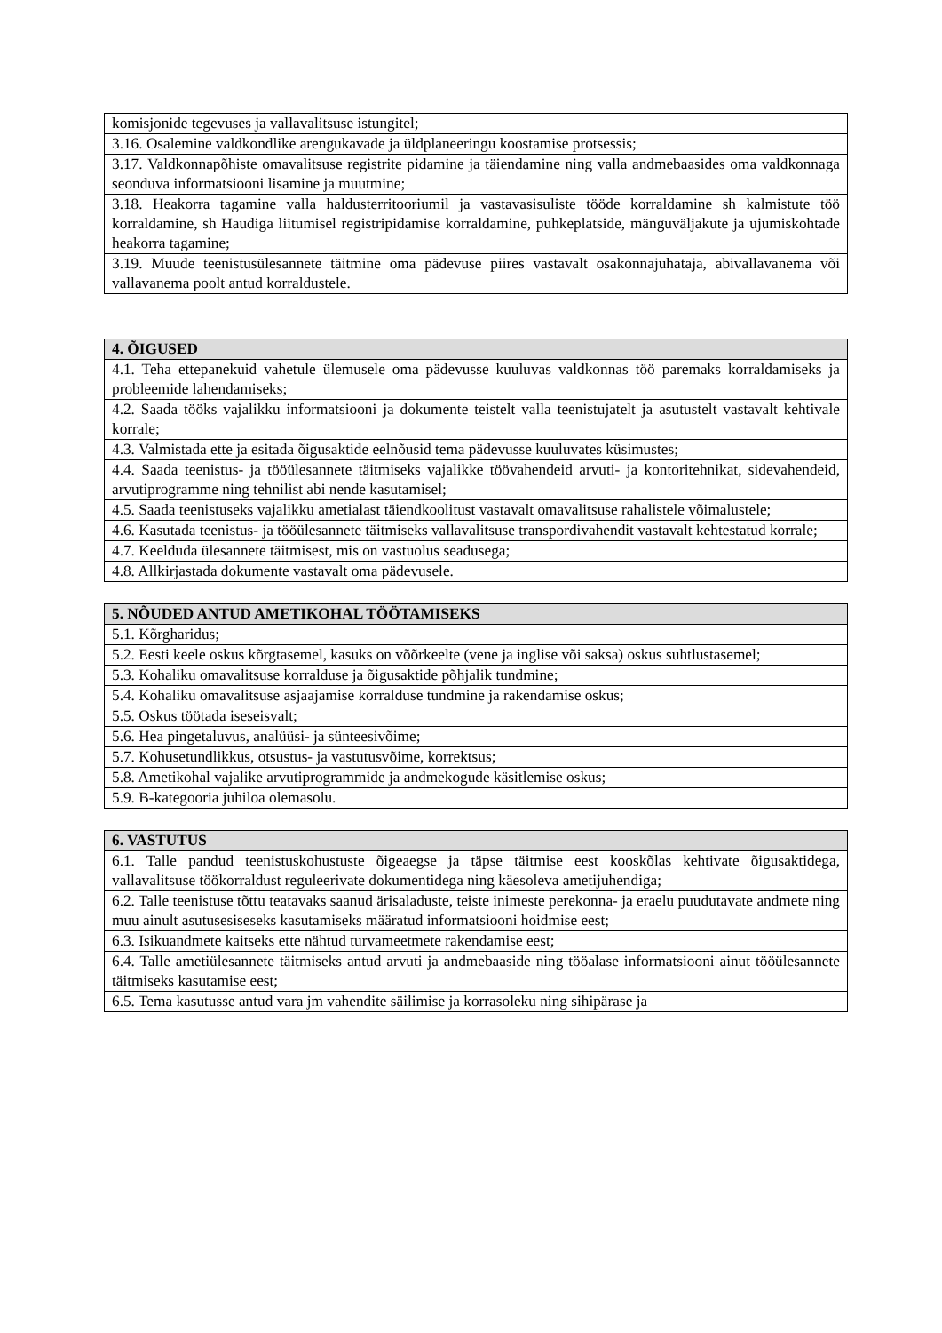| komisjonide tegevuses ja vallavalitsuse istungitel; |
| 3.16. Osalemine valdkondlike arengukavade ja üldplaneeringu koostamise protsessis; |
| 3.17. Valdkonnapõhiste omavalitsuse registrite pidamine ja täiendamine ning valla andmebaasides oma valdkonnaga seonduva informatsiooni lisamine ja muutmine; |
| 3.18. Heakorra tagamine valla haldusterritooriumil ja vastavasisuliste tööde korraldamine sh kalmistute töö korraldamine, sh Haudiga liitumisel registripidamise korraldamine, puhkeplatside, mänguväljakute ja ujumiskohtade heakorra tagamine; |
| 3.19. Muude teenistusülesannete täitmine oma pädevuse piires vastavalt osakonnajuhataja, abivallavanema või vallavanema poolt antud korraldustele. |
| 4. ÕIGUSED |
| --- |
| 4.1. Teha ettepanekuid vahetule ülemusele oma pädevusse kuuluvas valdkonnas töö paremaks korraldamiseks ja probleemide lahendamiseks; |
| 4.2. Saada tööks vajalikku informatsiooni ja dokumente teistelt valla teenistujatelt ja asutustelt vastavalt kehtivale korrale; |
| 4.3. Valmistada ette ja esitada õigusaktide eelnõusid tema pädevusse kuuluvates küsimustes; |
| 4.4. Saada teenistus- ja tööülesannete täitmiseks vajalikke töövahendeid arvuti- ja kontoritehnikat, sidevahendeid, arvutiprogramme ning tehnilist abi nende kasutamisel; |
| 4.5. Saada teenistuseks vajalikku ametialast täiendkoolitust vastavalt omavalitsuse rahalistele võimalustele; |
| 4.6. Kasutada teenistus- ja tööülesannete täitmiseks vallavalitsuse transpordivahendit vastavalt kehtestatud korrale; |
| 4.7. Keelduda ülesannete täitmisest, mis on vastuolus seadusega; |
| 4.8. Allkirjastada dokumente vastavalt oma pädevusele. |
| 5. NÕUDED ANTUD AMETIKOHAL TÖÖTAMISEKS |
| --- |
| 5.1. Kõrgharidus; |
| 5.2. Eesti keele oskus kõrgtasemel, kasuks on võõrkeelte (vene ja inglise või saksa) oskus suhtlustasemel; |
| 5.3. Kohaliku omavalitsuse korralduse ja õigusaktide põhjalik tundmine; |
| 5.4. Kohaliku omavalitsuse asjaajamise korralduse tundmine ja rakendamise oskus; |
| 5.5. Oskus töötada iseseisvalt; |
| 5.6. Hea pingetaluvus, analüüsi- ja sünteesivõime; |
| 5.7. Kohusetundlikkus, otsustus- ja vastutusvõime, korrektsus; |
| 5.8. Ametikohal vajalike arvutiprogrammide ja andmekogude käsitlemise oskus; |
| 5.9. B-kategooria juhiloa olemasolu. |
| 6. VASTUTUS |
| --- |
| 6.1. Talle pandud teenistuskohustuste õigeaegse ja täpse täitmise eest kooskõlas kehtivate õigusaktidega, vallavalitsuse töökorraldust reguleerivate dokumentidega ning käesoleva ametijuhendiga; |
| 6.2. Talle teenistuse tõttu teatavaks saanud ärisaladuste, teiste inimeste perekonna- ja eraelu puudutavate andmete ning muu ainult asutusesiseseks kasutamiseks määratud informatsiooni hoidmise eest; |
| 6.3. Isikuandmete kaitseks ette nähtud turvameetmete rakendamise eest; |
| 6.4. Talle ametiülesannete täitmiseks antud arvuti ja andmebaaside ning tööalase informatsiooni ainut tööülesannete täitmiseks kasutamise eest; |
| 6.5. Tema kasutusse antud vara jm vahendite säilimise ja korrasoleku ning sihipärase ja |